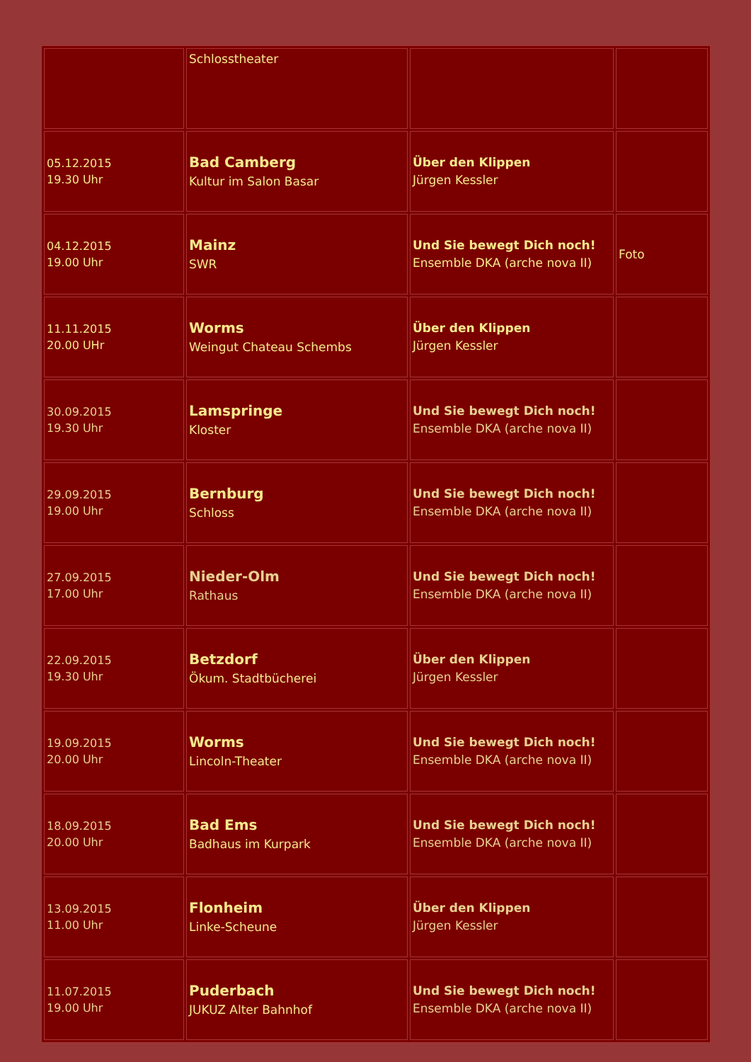| | Schlosstheater | | |
| 05.12.2015 19.30 Uhr | Bad Camberg Kultur im Salon Basar | Über den Klippen Jürgen Kessler | |
| 04.12.2015 19.00 Uhr | Mainz SWR | Und Sie bewegt Dich noch! Ensemble DKA (arche nova II) | Foto |
| 11.11.2015 20.00 UHr | Worms Weingut Chateau Schembs | Über den Klippen Jürgen Kessler | |
| 30.09.2015 19.30 Uhr | Lamspringe Kloster | Und Sie bewegt Dich noch! Ensemble DKA (arche nova II) | |
| 29.09.2015 19.00 Uhr | Bernburg Schloss | Und Sie bewegt Dich noch! Ensemble DKA (arche nova II) | |
| 27.09.2015 17.00 Uhr | Nieder-Olm Rathaus | Und Sie bewegt Dich noch! Ensemble DKA (arche nova II) | |
| 22.09.2015 19.30 Uhr | Betzdorf Ökum. Stadtbücherei | Über den Klippen Jürgen Kessler | |
| 19.09.2015 20.00 Uhr | Worms Lincoln-Theater | Und Sie bewegt Dich noch! Ensemble DKA (arche nova II) | |
| 18.09.2015 20.00 Uhr | Bad Ems Badhaus im Kurpark | Und Sie bewegt Dich noch! Ensemble DKA (arche nova II) | |
| 13.09.2015 11.00 Uhr | Flonheim Linke-Scheune | Über den Klippen Jürgen Kessler | |
| 11.07.2015 19.00 Uhr | Puderbach JUKUZ Alter Bahnhof | Und Sie bewegt Dich noch! Ensemble DKA (arche nova II) | |